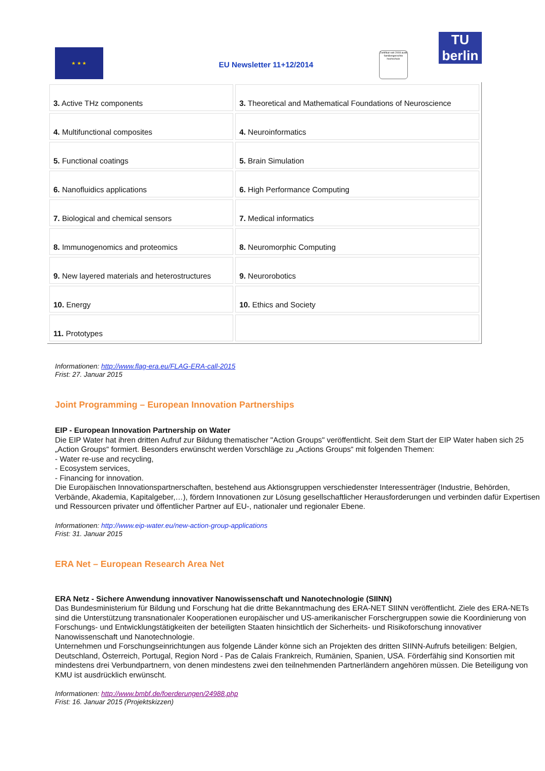★ ★ ★
EU Newsletter 11+12/2014
Zertifikat seit 2008 audit familiengerechte hochschule
TU berlin
| 3. Active THz components | 3. Theoretical and Mathematical Foundations of Neuroscience |
| 4. Multifunctional composites | 4. Neuroinformatics |
| 5. Functional coatings | 5. Brain Simulation |
| 6. Nanofluidics applications | 6. High Performance Computing |
| 7. Biological and chemical sensors | 7. Medical informatics |
| 8. Immunogenomics and proteomics | 8. Neuromorphic Computing |
| 9. New layered materials and heterostructures | 9. Neurorobotics |
| 10. Energy | 10. Ethics and Society |
| 11. Prototypes | |
Informationen: http://www.flag-era.eu/FLAG-ERA-call-2015
Frist: 27. Januar 2015
Joint Programming – European Innovation Partnerships
EIP - European Innovation Partnership on Water
Die EIP Water hat ihren dritten Aufruf zur Bildung thematischer "Action Groups" veröffentlicht. Seit dem Start der EIP Water haben sich 25 „Action Groups“ formiert. Besonders erwünscht werden Vorschläge zu „Actions Groups“ mit folgenden Themen:
- Water re-use and recycling,
- Ecosystem services,
- Financing for innovation.
Die Europäischen Innovationspartnerschaften, bestehend aus Aktionsgruppen verschiedenster Interessenträger (Industrie, Behörden, Verbände, Akademia, Kapitalgeber,…), fördern Innovationen zur Lösung gesellschaftlicher Herausforderungen und verbinden dafür Expertisen und Ressourcen privater und öffentlicher Partner auf EU-, nationaler und regionaler Ebene.
Informationen: http://www.eip-water.eu/new-action-group-applications
Frist: 31. Januar 2015
ERA Net – European Research Area Net
ERA Netz - Sichere Anwendung innovativer Nanowissenschaft und Nanotechnologie (SIINN)
Das Bundesministerium für Bildung und Forschung hat die dritte Bekanntmachung des ERA-NET SIINN veröffentlicht. Ziele des ERA-NETs sind die Unterstützung transnationaler Kooperationen europäischer und US-amerikanischer Forschergruppen sowie die Koordinierung von Forschungs- und Entwicklungstätigkeiten der beteiligten Staaten hinsichtlich der Sicherheits- und Risikoforschung innovativer Nanowissenschaft und Nanotechnologie.
Unternehmen und Forschungseinrichtungen aus folgende Länder könne sich an Projekten des dritten SIINN-Aufrufs beteiligen: Belgien, Deutschland, Österreich, Portugal, Region Nord - Pas de Calais Frankreich, Rumänien, Spanien, USA. Förderfähig sind Konsortien mit mindestens drei Verbundpartnern, von denen mindestens zwei den teilnehmenden Partnerländern angehören müssen. Die Beteiligung von KMU ist ausdrücklich erwünscht.
Informationen: http://www.bmbf.de/foerderungen/24988.php
Frist: 16. Januar 2015 (Projektskizzen)